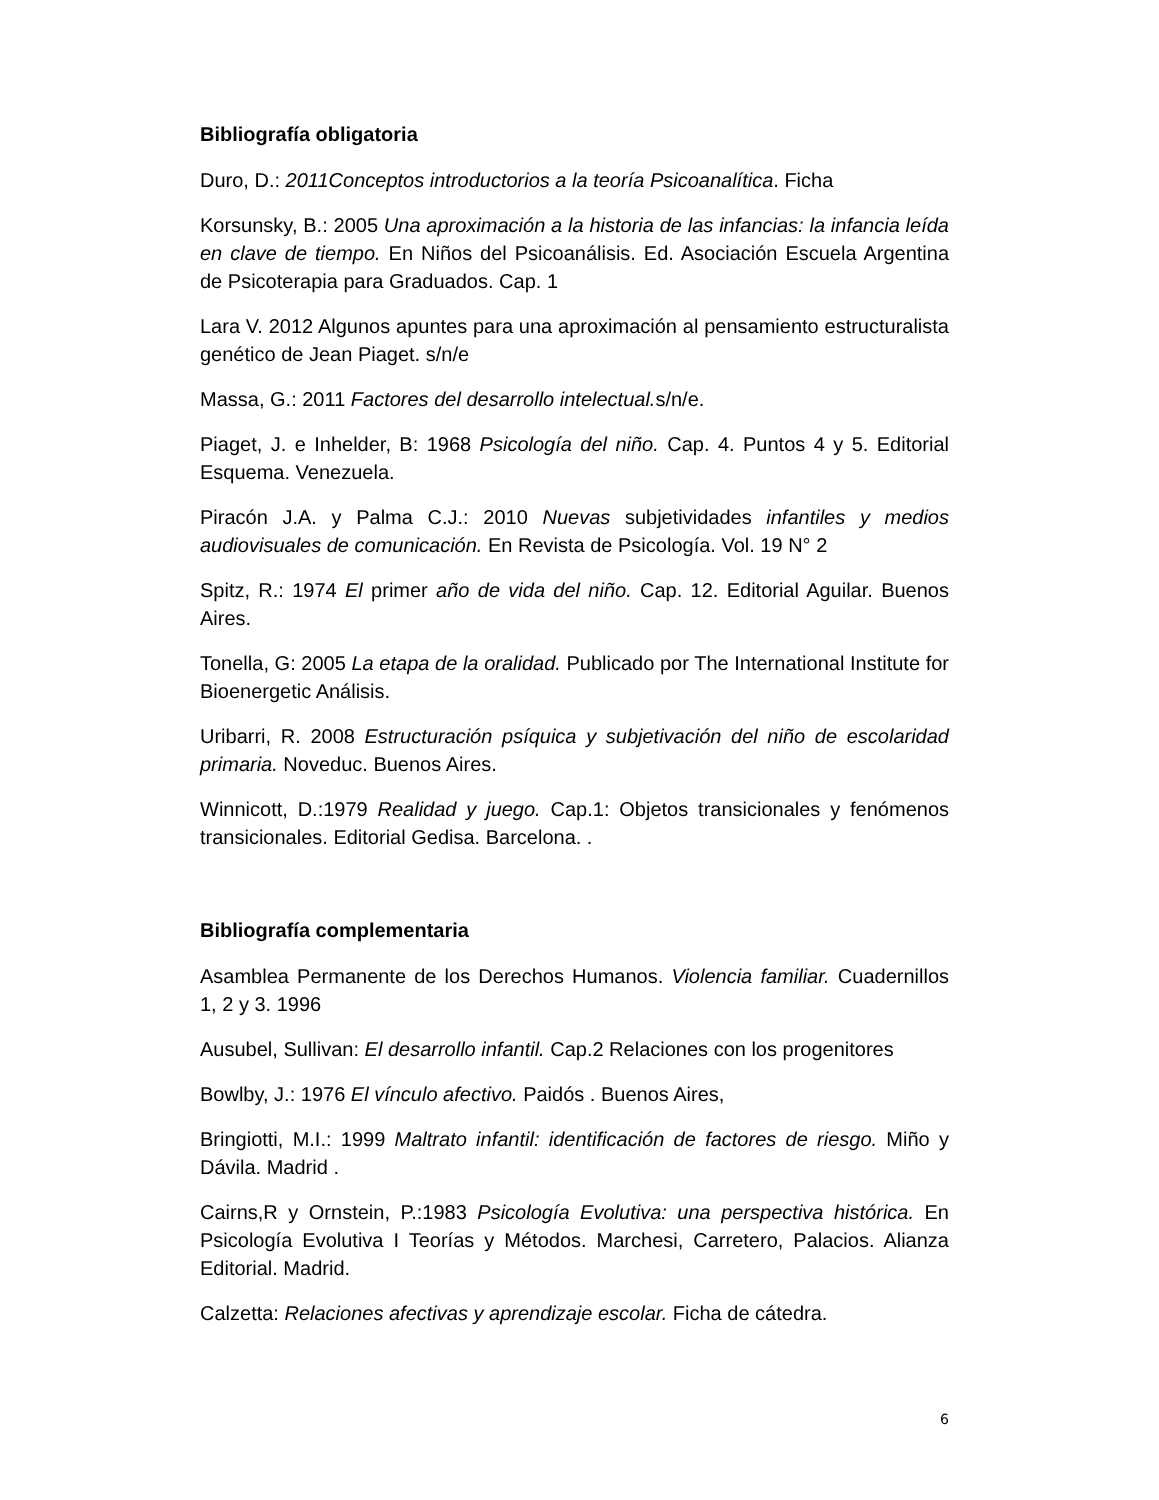Bibliografía obligatoria
Duro, D.: 2011Conceptos introductorios a la teoría Psicoanalítica. Ficha
Korsunsky, B.: 2005 Una aproximación a la historia de las infancias: la infancia leída en clave de tiempo. En Niños del Psicoanálisis. Ed. Asociación Escuela Argentina de Psicoterapia para Graduados. Cap. 1
Lara V. 2012 Algunos apuntes para una aproximación al pensamiento estructuralista genético de Jean Piaget. s/n/e
Massa, G.: 2011 Factores del desarrollo intelectual. s/n/e.
Piaget, J. e Inhelder, B: 1968 Psicología del niño. Cap. 4. Puntos 4 y 5. Editorial Esquema. Venezuela.
Piracón J.A. y Palma C.J.: 2010 Nuevas subjetividades infantiles y medios audiovisuales de comunicación. En Revista de Psicología. Vol. 19 N° 2
Spitz, R.: 1974 El primer año de vida del niño. Cap. 12. Editorial Aguilar. Buenos Aires.
Tonella, G: 2005 La etapa de la oralidad. Publicado por The International Institute for Bioenergetic Análisis.
Uribarri, R. 2008 Estructuración psíquica y subjetivación del niño de escolaridad primaria. Noveduc. Buenos Aires.
Winnicott, D.:1979 Realidad y juego. Cap.1: Objetos transicionales y fenómenos transicionales. Editorial Gedisa. Barcelona. .
Bibliografía complementaria
Asamblea Permanente de los Derechos Humanos. Violencia familiar. Cuadernillos 1, 2 y 3. 1996
Ausubel, Sullivan: El desarrollo infantil. Cap.2 Relaciones con los progenitores
Bowlby, J.: 1976 El vínculo afectivo. Paidós . Buenos Aires,
Bringiotti, M.I.: 1999 Maltrato infantil: identificación de factores de riesgo. Miño y Dávila. Madrid .
Cairns,R y Ornstein, P.:1983 Psicología Evolutiva: una perspectiva histórica. En Psicología Evolutiva I Teorías y Métodos. Marchesi, Carretero, Palacios. Alianza Editorial. Madrid.
Calzetta: Relaciones afectivas y aprendizaje escolar. Ficha de cátedra.
6